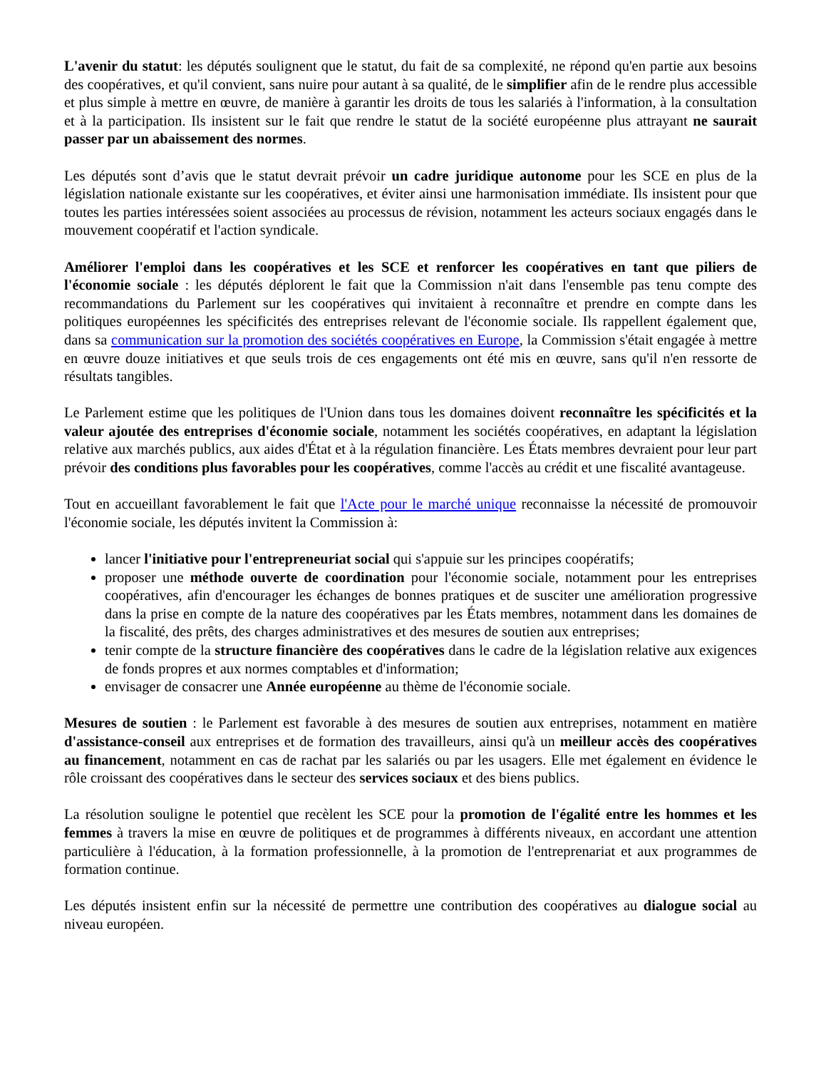L'avenir du statut: les députés soulignent que le statut, du fait de sa complexité, ne répond qu'en partie aux besoins des coopératives, et qu'il convient, sans nuire pour autant à sa qualité, de le simplifier afin de le rendre plus accessible et plus simple à mettre en œuvre, de manière à garantir les droits de tous les salariés à l'information, à la consultation et à la participation. Ils insistent sur le fait que rendre le statut de la société européenne plus attrayant ne saurait passer par un abaissement des normes.
Les députés sont d’avis que le statut devrait prévoir un cadre juridique autonome pour les SCE en plus de la législation nationale existante sur les coopératives, et éviter ainsi une harmonisation immédiate. Ils insistent pour que toutes les parties intéressées soient associées au processus de révision, notamment les acteurs sociaux engagés dans le mouvement coopératif et l'action syndicale.
Améliorer l'emploi dans les coopératives et les SCE et renforcer les coopératives en tant que piliers de l'économie sociale : les députés déplorent le fait que la Commission n'ait dans l'ensemble pas tenu compte des recommandations du Parlement sur les coopératives qui invitaient à reconnaître et prendre en compte dans les politiques européennes les spécificités des entreprises relevant de l'économie sociale. Ils rappellent également que, dans sa communication sur la promotion des sociétés coopératives en Europe, la Commission s'était engagée à mettre en œuvre douze initiatives et que seuls trois de ces engagements ont été mis en œuvre, sans qu'il n'en ressorte de résultats tangibles.
Le Parlement estime que les politiques de l'Union dans tous les domaines doivent reconnaître les spécificités et la valeur ajoutée des entreprises d'économie sociale, notamment les sociétés coopératives, en adaptant la législation relative aux marchés publics, aux aides d'État et à la régulation financière. Les États membres devraient pour leur part prévoir des conditions plus favorables pour les coopératives, comme l'accès au crédit et une fiscalité avantageuse.
Tout en accueillant favorablement le fait que l'Acte pour le marché unique reconnaisse la nécessité de promouvoir l'économie sociale, les députés invitent la Commission à:
lancer l'initiative pour l'entrepreneuriat social qui s'appuie sur les principes coopératifs;
proposer une méthode ouverte de coordination pour l'économie sociale, notamment pour les entreprises coopératives, afin d'encourager les échanges de bonnes pratiques et de susciter une amélioration progressive dans la prise en compte de la nature des coopératives par les États membres, notamment dans les domaines de la fiscalité, des prêts, des charges administratives et des mesures de soutien aux entreprises;
tenir compte de la structure financière des coopératives dans le cadre de la législation relative aux exigences de fonds propres et aux normes comptables et d'information;
envisager de consacrer une Année européenne au thème de l'économie sociale.
Mesures de soutien : le Parlement est favorable à des mesures de soutien aux entreprises, notamment en matière d'assistance-conseil aux entreprises et de formation des travailleurs, ainsi qu'à un meilleur accès des coopératives au financement, notamment en cas de rachat par les salariés ou par les usagers. Elle met également en évidence le rôle croissant des coopératives dans le secteur des services sociaux et des biens publics.
La résolution souligne le potentiel que recèlent les SCE pour la promotion de l'égalité entre les hommes et les femmes à travers la mise en œuvre de politiques et de programmes à différents niveaux, en accordant une attention particulière à l'éducation, à la formation professionnelle, à la promotion de l'entreprenariat et aux programmes de formation continue.
Les députés insistent enfin sur la nécessité de permettre une contribution des coopératives au dialogue social au niveau européen.